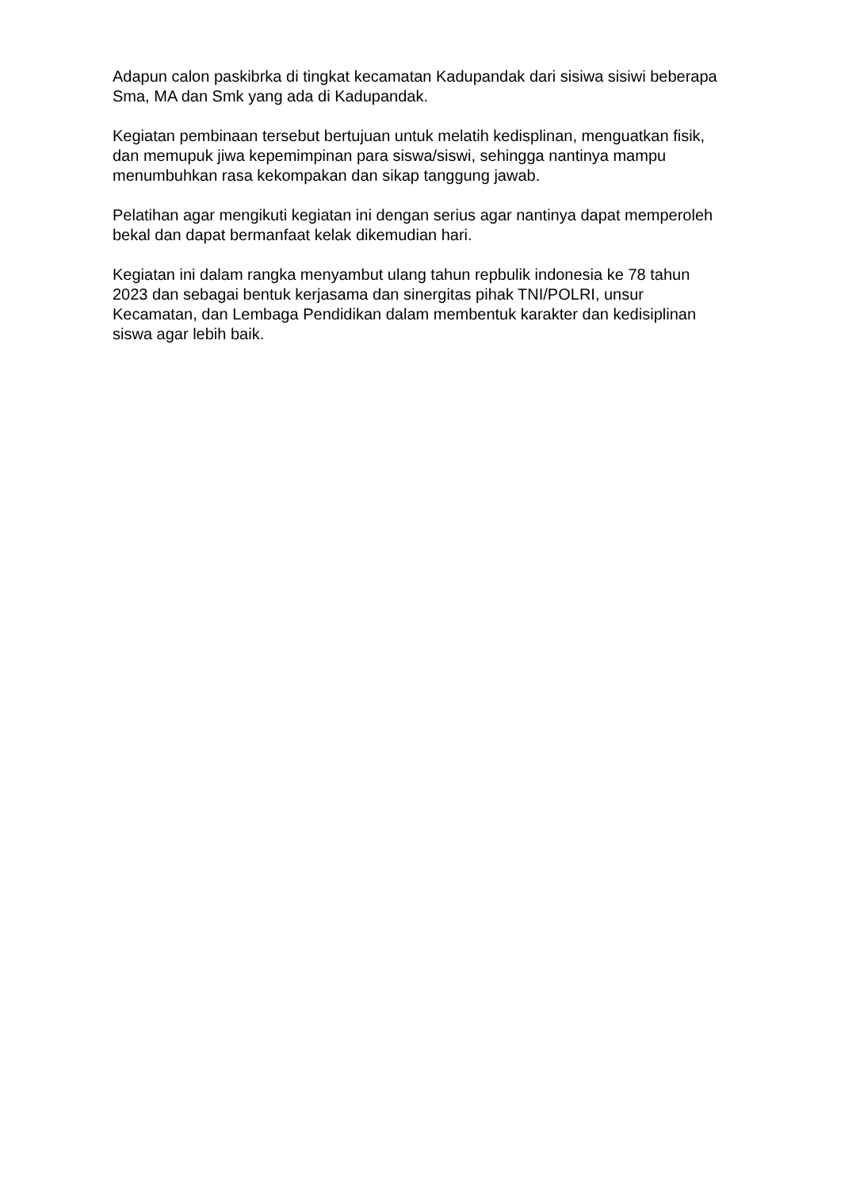Adapun calon paskibrka di tingkat kecamatan Kadupandak dari sisiwa sisiwi beberapa Sma, MA dan Smk yang ada di Kadupandak.
Kegiatan pembinaan tersebut bertujuan untuk melatih kedisplinan, menguatkan fisik, dan memupuk jiwa kepemimpinan para siswa/siswi, sehingga nantinya mampu menumbuhkan rasa kekompakan dan sikap tanggung jawab.
Pelatihan agar mengikuti kegiatan ini dengan serius agar nantinya dapat memperoleh bekal dan dapat bermanfaat kelak dikemudian hari.
Kegiatan ini dalam rangka menyambut ulang tahun repbulik indonesia ke 78 tahun 2023 dan sebagai bentuk kerjasama dan sinergitas pihak TNI/POLRI, unsur Kecamatan, dan Lembaga Pendidikan dalam membentuk karakter dan kedisiplinan siswa agar lebih baik.